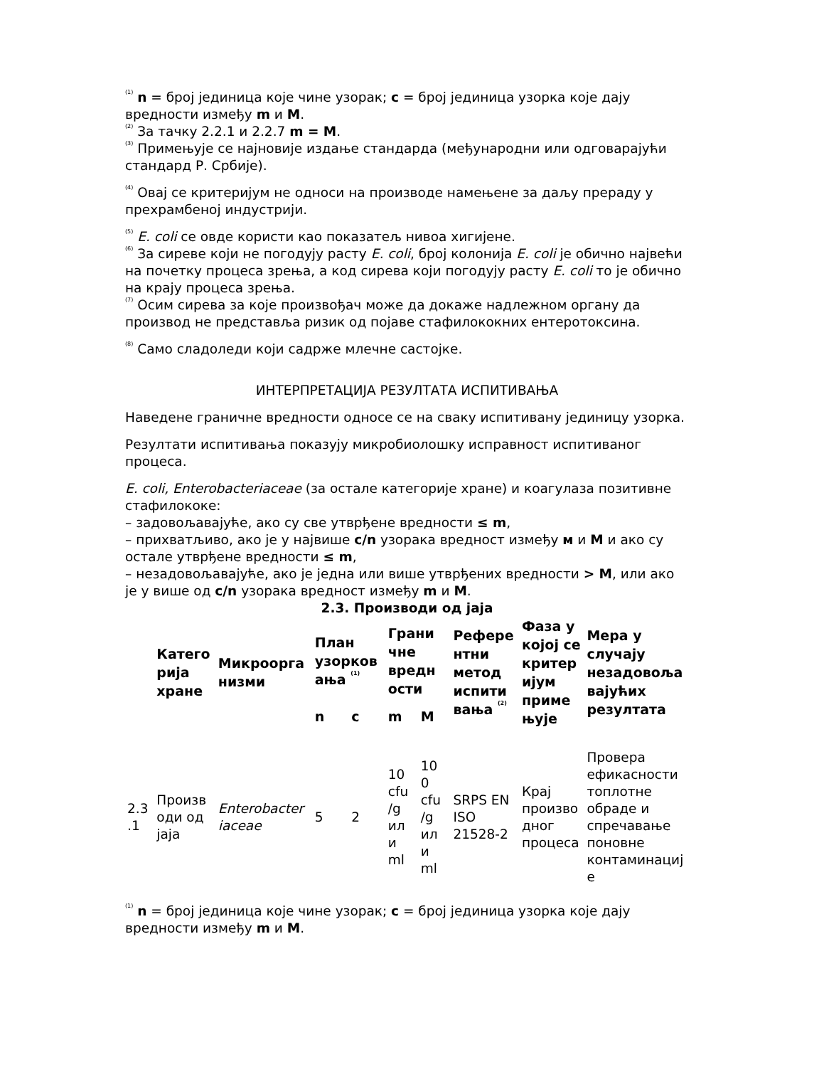<sup>(1)</sup> n = број јединица које чине узорак; c = број јединица узорка које дају вредности између m и M.
<sup>(2)</sup> За тачку 2.2.1 и 2.2.7 m = M.
<sup>(3)</sup> Примењује се најновије издање стандарда (међународни или одговарајући стандард Р. Србије).
<sup>(4)</sup> Овај се критеријум не односи на производе намењене за даљу прераду у прехрамбеној индустрији.
<sup>(5)</sup> E. coli се овде користи као показатељ нивоа хигијене.
<sup>(6)</sup> За сиреве који не погодују расту E. coli, број колонија E. coli је обично највећи на почетку процеса зрења, а код сирева који погодују расту E. coli то је обично на крају процеса зрења.
<sup>(7)</sup> Осим сирева за које произвођач може да докаже надлежном органу да производ не представља ризик од појаве стафилококних ентеротоксина.
<sup>(8)</sup> Само сладоледи који садрже млечне састојке.
ИНТЕРПРЕТАЦИЈА РЕЗУЛТАТА ИСПИТИВАЊА
Наведене граничне вредности односе се на сваку испитивану јединицу узорка.
Резултати испитивања показују микробиолошку исправност испитиваног процеса.
E. coli, Enterobacteriaceae (за остале категорије хране) и коагулаза позитивне стафилококе:
– задовољавајуће, ако су све утврђене вредности ≤ m,
– прихватљиво, ако је у највише c/n узорака вредност између м и M и ако су остале утврђене вредности ≤ m,
– незадовољавајуће, ако је једна или више утврђених вредности > M, или ако је у више од c/n узорака вредност између m и M.
2.3. Производи од јаја
| | Катего рија хране | Микроорга низми | План узорков ања <sup>(1)</sup> | | Грани чне вредн ости | | Рефере нтни метод испити вања <sup>(2)</sup> | Фаза у којој се критер ијум приме њује | Мера у случају незадовоља вајућих резултата |
| --- | --- | --- | --- | --- | --- | --- | --- | --- | --- |
| | | | n | c | m | M | | | |
| 2.3 .1 | Произв оди од јаја | Enterobacter iaceae | 5 | 2 | 10 cfu /g ил и ml | 10 0 cfu /g ил и ml | SRPS EN ISO 21528-2 | Крај произво дног процеса | Провера ефикасности топлотне обраде и спречавање поновне контаминациј е |
<sup>(1)</sup> n = број јединица које чине узорак; c = број јединица узорка које дају вредности између m и M.